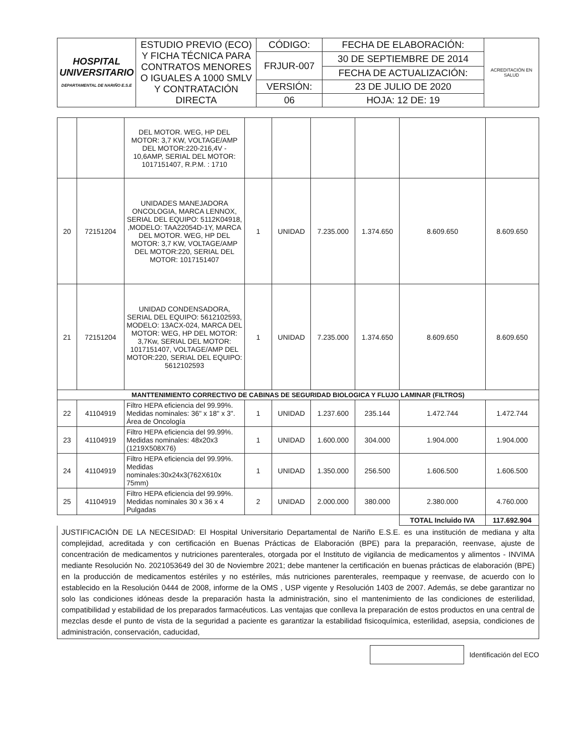| HOSPITAL UNIVERSITARIO DEPARTAMENTAL DE NARIÑO E.S.E | ESTUDIO PREVIO (ECO) Y FICHA TÉCNICA PARA CONTRATOS MENORES O IGUALES A 1000 SMLV Y CONTRATACIÓN DIRECTA | CÓDIGO: | FECHA DE ELABORACIÓN: | ACREDITACIÓN EN SALUD |
| | | FRJUR-007 | 30 DE SEPTIEMBRE DE 2014 | |
| | | | FECHA DE ACTUALIZACIÓN: | |
| | | VERSIÓN: | 23 DE JULIO DE 2020 | |
| | | 06 | HOJA: 12 DE: 19 | |
| | | DEL MOTOR. WEG, HP DEL MOTOR: 3,7 KW, VOLTAGE/AMP DEL MOTOR:220-216,4V - 10,6AMP, SERIAL DEL MOTOR: 1017151407, R.P.M. : 1710 | | | | | | |
| 20 | 72151204 | UNIDADES MANEJADORA ONCOLOGIA, MARCA LENNOX, SERIAL DEL EQUIPO: 5112K04918, ,MODELO: TAA22054D-1Y, MARCA DEL MOTOR. WEG, HP DEL MOTOR: 3,7 KW, VOLTAGE/AMP DEL MOTOR:220, SERIAL DEL MOTOR: 1017151407 | 1 | UNIDAD | 7.235.000 | 1.374.650 | 8.609.650 | 8.609.650 |
| 21 | 72151204 | UNIDAD CONDENSADORA, SERIAL DEL EQUIPO: 5612102593, MODELO: 13ACX-024, MARCA DEL MOTOR: WEG, HP DEL MOTOR: 3,7Kw, SERIAL DEL MOTOR: 1017151407, VOLTAGE/AMP DEL MOTOR:220, SERIAL DEL EQUIPO: 5612102593 | 1 | UNIDAD | 7.235.000 | 1.374.650 | 8.609.650 | 8.609.650 |
| MANTTENIMIENTO CORRECTIVO DE CABINAS DE SEGURIDAD BIOLOGICA Y FLUJO LAMINAR (FILTROS) | | | | | | | | |
| 22 | 41104919 | Filtro HEPA eficiencia del 99.99%. Medidas nominales: 36" x 18" x 3". Área de Oncología | 1 | UNIDAD | 1.237.600 | 235.144 | 1.472.744 | 1.472.744 |
| 23 | 41104919 | Filtro HEPA eficiencia del 99.99%. Medidas nominales: 48x20x3 (1219X508X76) | 1 | UNIDAD | 1.600.000 | 304.000 | 1.904.000 | 1.904.000 |
| 24 | 41104919 | Filtro HEPA eficiencia del 99.99%. Medidas nominales:30x24x3(762X610x 75mm) | 1 | UNIDAD | 1.350.000 | 256.500 | 1.606.500 | 1.606.500 |
| 25 | 41104919 | Filtro HEPA eficiencia del 99.99%. Medidas nominales 30 x 36 x 4 Pulgadas | 2 | UNIDAD | 2.000.000 | 380.000 | 2.380.000 | 4.760.000 |
| | | | | | | | TOTAL Incluido IVA | 117.692.904 |
JUSTIFICACIÓN DE LA NECESIDAD: El Hospital Universitario Departamental de Nariño E.S.E. es una institución de mediana y alta complejidad, acreditada y con certificación en Buenas Prácticas de Elaboración (BPE) para la preparación, reenvase, ajuste de concentración de medicamentos y nutriciones parenterales, otorgada por el Instituto de vigilancia de medicamentos y alimentos - INVIMA mediante Resolución No. 2021053649 del 30 de Noviembre 2021; debe mantener la certificación en buenas prácticas de elaboración (BPE) en la producción de medicamentos estériles y no estériles, más nutriciones parenterales, reempaque y reenvase, de acuerdo con lo establecido en la Resolución 0444 de 2008, informe de la OMS , USP vigente y Resolución 1403 de 2007. Además, se debe garantizar no solo las condiciones idóneas desde la preparación hasta la administración, sino el mantenimiento de las condiciones de esterilidad, compatibilidad y estabilidad de los preparados farmacéuticos. Las ventajas que conlleva la preparación de estos productos en una central de mezclas desde el punto de vista de la seguridad a paciente es garantizar la estabilidad fisicoquímica, esterilidad, asepsia, condiciones de administración, conservación, caducidad,
Identificación del ECO